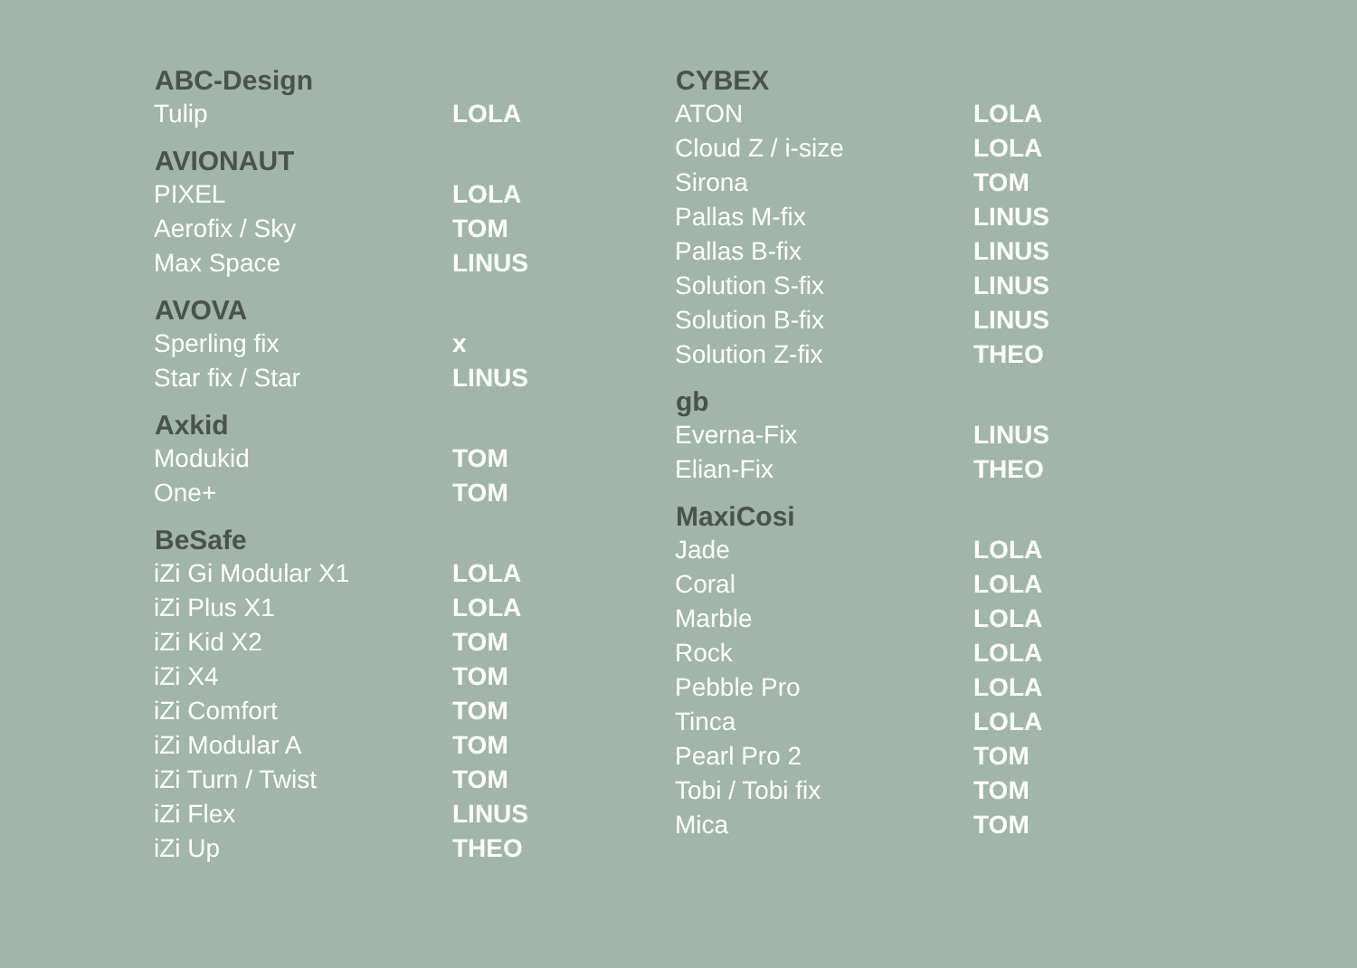| ABC-Design | |
| --- | --- |
| Tulip | LOLA |
| AVIONAUT | |
| PIXEL | LOLA |
| Aerofix / Sky | TOM |
| Max Space | LINUS |
| AVOVA | |
| Sperling fix | x |
| Star fix / Star | LINUS |
| Axkid | |
| Modukid | TOM |
| One+ | TOM |
| BeSafe | |
| iZi Gi Modular X1 | LOLA |
| iZi Plus X1 | LOLA |
| iZi Kid X2 | TOM |
| iZi X4 | TOM |
| iZi Comfort | TOM |
| iZi Modular A | TOM |
| iZi Turn / Twist | TOM |
| iZi Flex | LINUS |
| iZi Up | THEO |
| CYBEX | |
| --- | --- |
| ATON | LOLA |
| Cloud Z / i-size | LOLA |
| Sirona | TOM |
| Pallas M-fix | LINUS |
| Pallas B-fix | LINUS |
| Solution S-fix | LINUS |
| Solution B-fix | LINUS |
| Solution Z-fix | THEO |
| gb | |
| Everna-Fix | LINUS |
| Elian-Fix | THEO |
| MaxiCosi | |
| Jade | LOLA |
| Coral | LOLA |
| Marble | LOLA |
| Rock | LOLA |
| Pebble Pro | LOLA |
| Tinca | LOLA |
| Pearl Pro 2 | TOM |
| Tobi / Tobi fix | TOM |
| Mica | TOM |